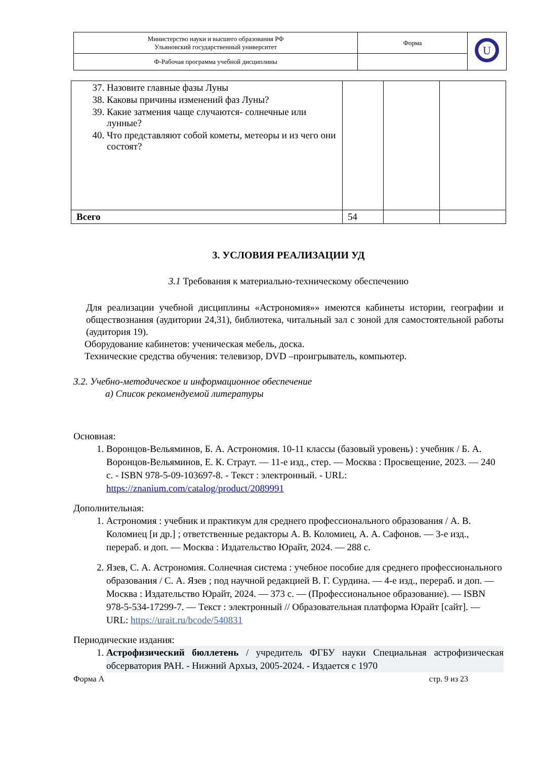| Министерство науки и высшего образования РФ Ульяновский государственный университет | Форма | U |
| Ф-Рабочая программа учебной дисциплины | | |
| 37. Назовите главные фазы Луны 38. Каковы причины изменений фаз Луны? 39. Какие затмения чаще случаются- солнечные или лунные? 40. Что представляют собой кометы, метеоры и из чего они состоят? | | | |
| Всего | 54 | | |
3. УСЛОВИЯ РЕАЛИЗАЦИИ УД
3.1 Требования к материально-техническому обеспечению
Для реализации учебной дисциплины «Астрономия»» имеются кабинеты истории, географии и обществознания (аудитории 24,31), библиотека, читальный зал с зоной для самостоятельной работы (аудитория 19).
Оборудование кабинетов: ученическая мебель, доска.
Технические средства обучения: телевизор, DVD –проигрыватель, компьютер.
3.2. Учебно-методическое и информационное обеспечение
а) Список рекомендуемой литературы
Основная:
1. Воронцов-Вельяминов, Б. А. Астрономия. 10-11 классы (базовый уровень) : учебник / Б. А. Воронцов-Вельяминов, Е. К. Страут. — 11-е изд., стер. — Москва : Просвещение, 2023. — 240 с. - ISBN 978-5-09-103697-8. - Текст : электронный. - URL: https://znanium.com/catalog/product/2089991
Дополнительная:
1. Астрономия : учебник и практикум для среднего профессионального образования / А. В. Коломиец [и др.] ; ответственные редакторы А. В. Коломиец, А. А. Сафонов. — 3-е изд., перераб. и доп. — Москва : Издательство Юрайт, 2024. — 288 с.
2. Язев, С. А. Астрономия. Солнечная система : учебное пособие для среднего профессионального образования / С. А. Язев ; под научной редакцией В. Г. Сурдина. — 4-е изд., перераб. и доп. — Москва : Издательство Юрайт, 2024. — 373 с. — (Профессиональное образование). — ISBN 978-5-534-17299-7. — Текст : электронный // Образовательная платформа Юрайт [сайт]. — URL: https://urait.ru/bcode/540831
Периодические издания:
1. Астрофизический бюллетень / учредитель ФГБУ науки Специальная астрофизическая обсерватория РАН. - Нижний Архыз, 2005-2024. - Издается с 1970
Форма А стр. 9 из 23